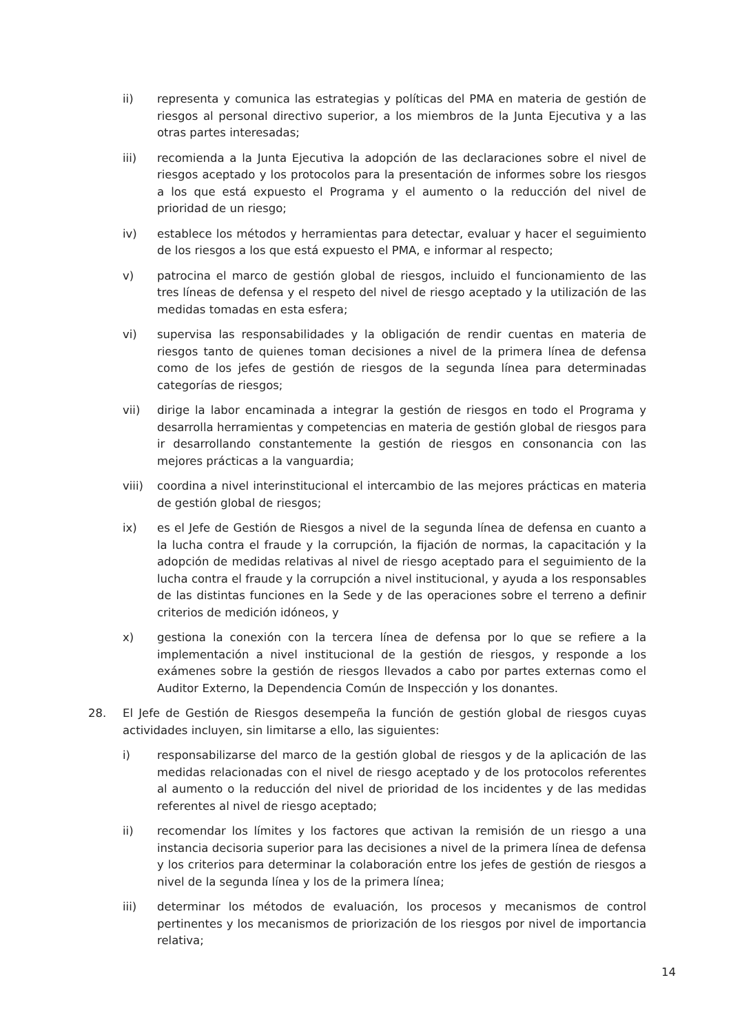ii) representa y comunica las estrategias y políticas del PMA en materia de gestión de riesgos al personal directivo superior, a los miembros de la Junta Ejecutiva y a las otras partes interesadas;
iii) recomienda a la Junta Ejecutiva la adopción de las declaraciones sobre el nivel de riesgos aceptado y los protocolos para la presentación de informes sobre los riesgos a los que está expuesto el Programa y el aumento o la reducción del nivel de prioridad de un riesgo;
iv) establece los métodos y herramientas para detectar, evaluar y hacer el seguimiento de los riesgos a los que está expuesto el PMA, e informar al respecto;
v) patrocina el marco de gestión global de riesgos, incluido el funcionamiento de las tres líneas de defensa y el respeto del nivel de riesgo aceptado y la utilización de las medidas tomadas en esta esfera;
vi) supervisa las responsabilidades y la obligación de rendir cuentas en materia de riesgos tanto de quienes toman decisiones a nivel de la primera línea de defensa como de los jefes de gestión de riesgos de la segunda línea para determinadas categorías de riesgos;
vii) dirige la labor encaminada a integrar la gestión de riesgos en todo el Programa y desarrolla herramientas y competencias en materia de gestión global de riesgos para ir desarrollando constantemente la gestión de riesgos en consonancia con las mejores prácticas a la vanguardia;
viii) coordina a nivel interinstitucional el intercambio de las mejores prácticas en materia de gestión global de riesgos;
ix) es el Jefe de Gestión de Riesgos a nivel de la segunda línea de defensa en cuanto a la lucha contra el fraude y la corrupción, la fijación de normas, la capacitación y la adopción de medidas relativas al nivel de riesgo aceptado para el seguimiento de la lucha contra el fraude y la corrupción a nivel institucional, y ayuda a los responsables de las distintas funciones en la Sede y de las operaciones sobre el terreno a definir criterios de medición idóneos, y
x) gestiona la conexión con la tercera línea de defensa por lo que se refiere a la implementación a nivel institucional de la gestión de riesgos, y responde a los exámenes sobre la gestión de riesgos llevados a cabo por partes externas como el Auditor Externo, la Dependencia Común de Inspección y los donantes.
28. El Jefe de Gestión de Riesgos desempeña la función de gestión global de riesgos cuyas actividades incluyen, sin limitarse a ello, las siguientes:
i) responsabilizarse del marco de la gestión global de riesgos y de la aplicación de las medidas relacionadas con el nivel de riesgo aceptado y de los protocolos referentes al aumento o la reducción del nivel de prioridad de los incidentes y de las medidas referentes al nivel de riesgo aceptado;
ii) recomendar los límites y los factores que activan la remisión de un riesgo a una instancia decisoria superior para las decisiones a nivel de la primera línea de defensa y los criterios para determinar la colaboración entre los jefes de gestión de riesgos a nivel de la segunda línea y los de la primera línea;
iii) determinar los métodos de evaluación, los procesos y mecanismos de control pertinentes y los mecanismos de priorización de los riesgos por nivel de importancia relativa;
14